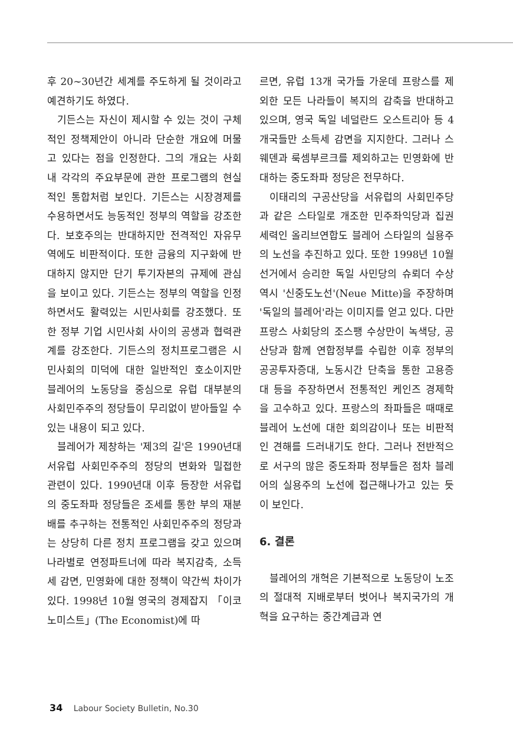후 20~30년간 세계를 주도하게 될 것이라고 예견하기도 하였다.
기든스는 자신이 제시할 수 있는 것이 구체적인 정책제안이 아니라 단순한 개요에 머물고 있다는 점을 인정한다. 그의 개요는 사회 내 각각의 주요부문에 관한 프로그램의 현실적인 통합처럼 보인다. 기든스는 시장경제를 수용하면서도 능동적인 정부의 역할을 강조한다. 보호주의는 반대하지만 전격적인 자유무역에도 비판적이다. 또한 금융의 지구화에 반대하지 않지만 단기 투기자본의 규제에 관심을 보이고 있다. 기든스는 정부의 역할을 인정하면서도 활력있는 시민사회를 강조했다. 또한 정부 기업 시민사회 사이의 공생과 협력관계를 강조한다. 기든스의 정치프로그램은 시민사회의 미덕에 대한 일반적인 호소이지만 블레어의 노동당을 중심으로 유럽 대부분의 사회민주주의 정당들이 무리없이 받아들일 수 있는 내용이 되고 있다.
블레어가 제창하는 '제3의 길'은 1990년대 서유럽 사회민주주의 정당의 변화와 밀접한 관련이 있다. 1990년대 이후 등장한 서유럽의 중도좌파 정당들은 조세를 통한 부의 재분배를 추구하는 전통적인 사회민주주의 정당과는 상당히 다른 정치 프로그램을 갖고 있으며 나라별로 연정파트너에 따라 복지감축, 소득세 감면, 민영화에 대한 정책이 약간씩 차이가 있다. 1998년 10월 영국의 경제잡지 「이코노미스트」(The Economist)에 따
르면, 유럽 13개 국가들 가운데 프랑스를 제외한 모든 나라들이 복지의 감축을 반대하고 있으며, 영국 독일 네덜란드 오스트리아 등 4개국들만 소득세 감면을 지지한다. 그러나 스웨덴과 룩셈부르크를 제외하고는 민영화에 반대하는 중도좌파 정당은 전무하다.
이태리의 구공산당을 서유럽의 사회민주당과 같은 스타일로 개조한 민주좌익당과 집권세력인 올리브연합도 블레어 스타일의 실용주의 노선을 추진하고 있다. 또한 1998년 10월 선거에서 승리한 독일 사민당의 슈뢰더 수상 역시 '신중도노선'(Neue Mitte)을 주장하며 '독일의 블레어'라는 이미지를 얻고 있다. 다만 프랑스 사회당의 조스팽 수상만이 녹색당, 공산당과 함께 연합정부를 수립한 이후 정부의 공공투자증대, 노동시간 단축을 통한 고용증대 등을 주장하면서 전통적인 케인즈 경제학을 고수하고 있다. 프랑스의 좌파들은 때때로 블레어 노선에 대한 회의감이나 또는 비판적인 견해를 드러내기도 한다. 그러나 전반적으로 서구의 많은 중도좌파 정부들은 점차 블레어의 실용주의 노선에 접근해나가고 있는 듯이 보인다.
6. 결론
블레어의 개혁은 기본적으로 노동당이 노조의 절대적 지배로부터 벗어나 복지국가의 개혁을 요구하는 중간계급과 연
34 Labour Society Bulletin, No.30